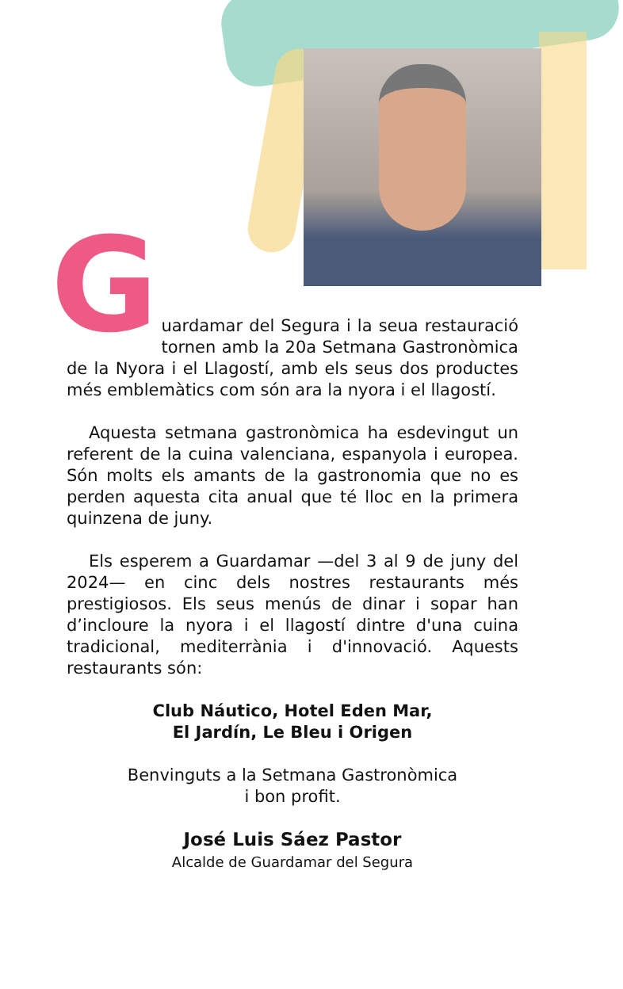G
uardamar del Segura i la seua restauració tornen amb la 20a Setmana Gastronòmica de la Nyora i el Llagostí, amb els seus dos productes més emblemàtics com són ara la nyora i el llagostí.
Aquesta setmana gastronòmica ha esdevingut un referent de la cuina valenciana, espanyola i europea. Són molts els amants de la gastronomia que no es perden aquesta cita anual que té lloc en la primera quinzena de juny.
Els esperem a Guardamar —del 3 al 9 de juny del 2024— en cinc dels nostres restaurants més prestigiosos. Els seus menús de dinar i sopar han d’incloure la nyora i el llagostí dintre d'una cuina tradicional, mediterrània i d'innovació. Aquests restaurants són:
Club Náutico, Hotel Eden Mar,
El Jardín, Le Bleu i Origen
Benvinguts a la Setmana Gastronòmica
i bon profit.
José Luis Sáez Pastor
Alcalde de Guardamar del Segura